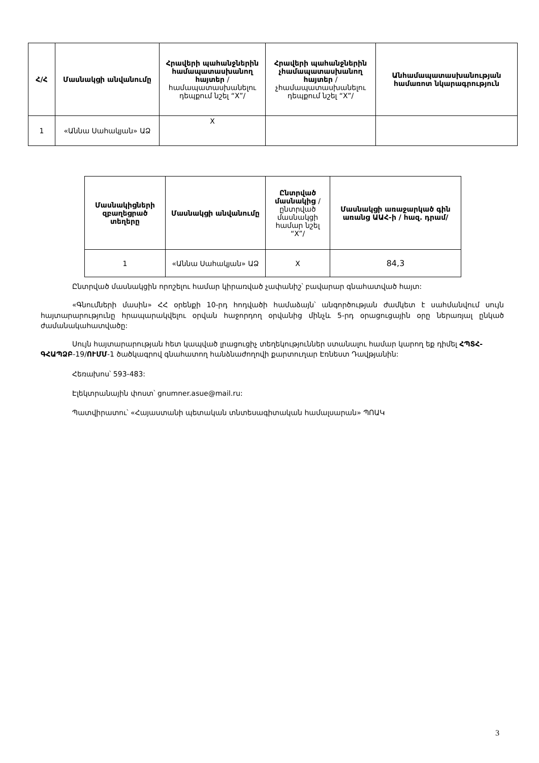| Հ/Հ | Մասնակցի անվանումը | Հրավերի պահանջներին համապատասխանող հայտեր /համապատասխանելու դեպքում նշել “X”/ | Հրավերի պահանջներին չհամապատասխանող հայտեր /չհամապատասխանելու դեպքում նշել “X”/ | Անհամապատասխանության համառոտ նկարագրություն |
| --- | --- | --- | --- | --- |
| 1 | «Աննա Սահակյան» ԱՁ | X | | |
| Մասնակիցների զբաղեցրած տեղերը | Մասնակցի անվանումը | Ընտրված մասնակից /ընտրված մասնակցի համար նշել “X”/ | Մասնակցի առաջարկած գին առանց ԱԱՀ-ի / հազ. դրամ/ |
| --- | --- | --- | --- |
| 1 | «Աննա Սահակյան» ԱՁ | X | 84,3 |
Ընտրված մասնակցին որոշելու համար կիրառված չափանիշ՝ բավարար գնահատված հայտ:
«Գնումների մասին» ՀՀ օրենքի 10-րդ հոդվածի համաձայն՝ անգործության ժամկետ է սահմանվում սույն հայտարարությունը հրապարակվելու օրվան հաջորդող օրվանից մինչև 5-րդ օրացուցային օրը ներառյալ ընկած ժամանակահատվածը:
Սույն հայտարարության հետ կապված լրացուցիչ տեղեկություններ ստանալու համար կարող եք դիմել ՀՊՏՀ-ԳՀԱՊՁԲ-19/ՈՒՄՄ-1 ծածկագրով գնահատող հանձնաժողովի քարտուղար Էռնեստ Դավթյանին:
Հեռախոս՝ 593-483:
Էլեկտրանային փոստ՝ gnumner.asue@mail.ru:
Պատվիրատու՝ «Հայաստանի պետական տնտեսագիտական համալսարան» ՊՈԱԿ
3